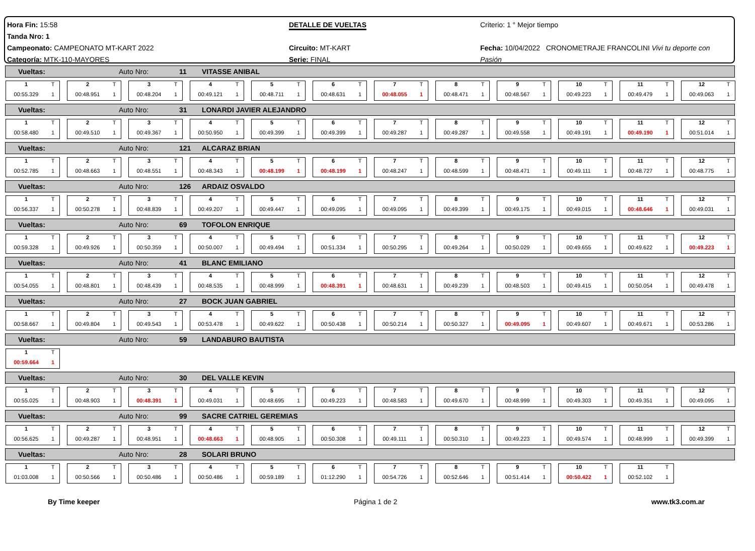Hora Fin: 15:58
Tanda Nro: 1
Campeonato: CAMPEONATO MT-KART 2022
Categoría: MTK-110-MAYORES
DETALLE DE VUELTAS
Circuito: MT-KART
Serie: FINAL
Criterio: 1 ° Mejor tiempo
Fecha: 10/04/2022 CRONOMETRAJE FRANCOLINI Vivi tu deporte con Pasión
Vueltas: Auto Nro: 11 VITASSE ANIBAL
1 T 00:55.329 1 2 T 00:48.951 1 3 T 00:48.204 1 4 T 00:49.121 1 5 T 00:48.711 1 6 T 00:48.631 1 7 T 00:48.055 1 8 T 00:48.471 1 9 T 00:48.567 1 10 T 00:49.223 1 11 T 00:49.479 1 12 T 00:49.063 1
Vueltas: Auto Nro: 31 LONARDI JAVIER ALEJANDRO
1 T 00:58.480 1 2 T 00:49.510 1 3 T 00:49.367 1 4 T 00:50.950 1 5 T 00:49.399 1 6 T 00:49.399 1 7 T 00:49.287 1 8 T 00:49.287 1 9 T 00:49.558 1 10 T 00:49.191 1 11 T 00:49.190 1 12 T 00:51.014 1
Vueltas: Auto Nro: 121 ALCARAZ BRIAN
1 T 00:52.785 1 2 T 00:48.663 1 3 T 00:48.551 1 4 T 00:48.343 1 5 T 00:48.199 1 6 T 00:48.199 1 7 T 00:48.247 1 8 T 00:48.599 1 9 T 00:48.471 1 10 T 00:49.111 1 11 T 00:48.727 1 12 T 00:48.775 1
Vueltas: Auto Nro: 126 ARDAIZ OSVALDO
1 T 00:56.337 1 2 T 00:50.278 1 3 T 00:48.839 1 4 T 00:49.207 1 5 T 00:49.447 1 6 T 00:49.095 1 7 T 00:49.095 1 8 T 00:49.399 1 9 T 00:49.175 1 10 T 00:49.015 1 11 T 00:48.646 1 12 T 00:49.031 1
Vueltas: Auto Nro: 69 TOFOLON ENRIQUE
1 T 00:59.328 1 2 T 00:49.926 1 3 T 00:50.359 1 4 T 00:50.007 1 5 T 00:49.494 1 6 T 00:51.334 1 7 T 00:50.295 1 8 T 00:49.264 1 9 T 00:50.029 1 10 T 00:49.655 1 11 T 00:49.622 1 12 T 00:49.223 1
Vueltas: Auto Nro: 41 BLANC EMILIANO
1 T 00:54.055 1 2 T 00:48.801 1 3 T 00:48.439 1 4 T 00:48.535 1 5 T 00:48.999 1 6 T 00:48.391 1 7 T 00:48.631 1 8 T 00:49.239 1 9 T 00:48.503 1 10 T 00:49.415 1 11 T 00:50.054 1 12 T 00:49.478 1
Vueltas: Auto Nro: 27 BOCK JUAN GABRIEL
1 T 00:58.667 1 2 T 00:49.804 1 3 T 00:49.543 1 4 T 00:53.478 1 5 T 00:49.622 1 6 T 00:50.438 1 7 T 00:50.214 1 8 T 00:50.327 1 9 T 00:49.095 1 10 T 00:49.607 1 11 T 00:49.671 1 12 T 00:53.286 1
Vueltas: Auto Nro: 59 LANDABURO BAUTISTA
1 T 00:59.664 1
Vueltas: Auto Nro: 30 DEL VALLE KEVIN
1 T 00:55.025 1 2 T 00:48.903 1 3 T 00:48.391 1 4 T 00:49.031 1 5 T 00:48.695 1 6 T 00:49.223 1 7 T 00:48.583 1 8 T 00:49.670 1 9 T 00:48.999 1 10 T 00:49.303 1 11 T 00:49.351 1 12 T 00:49.095 1
Vueltas: Auto Nro: 99 SACRE CATRIEL GEREMIAS
1 T 00:56.625 1 2 T 00:49.287 1 3 T 00:48.951 1 4 T 00:48.663 1 5 T 00:48.905 1 6 T 00:50.308 1 7 T 00:49.111 1 8 T 00:50.310 1 9 T 00:49.223 1 10 T 00:49.574 1 11 T 00:48.999 1 12 T 00:49.399 1
Vueltas: Auto Nro: 28 SOLARI BRUNO
1 T 01:03.008 1 2 T 00:50.566 1 3 T 00:50.486 1 4 T 00:50.486 1 5 T 00:59.189 1 6 T 01:12.290 1 7 T 00:54.726 1 8 T 00:52.646 1 9 T 00:51.414 1 10 T 00:50.422 1 11 T 00:52.102 1
By Time keeper Página 1 de 2 www.tk3.com.ar